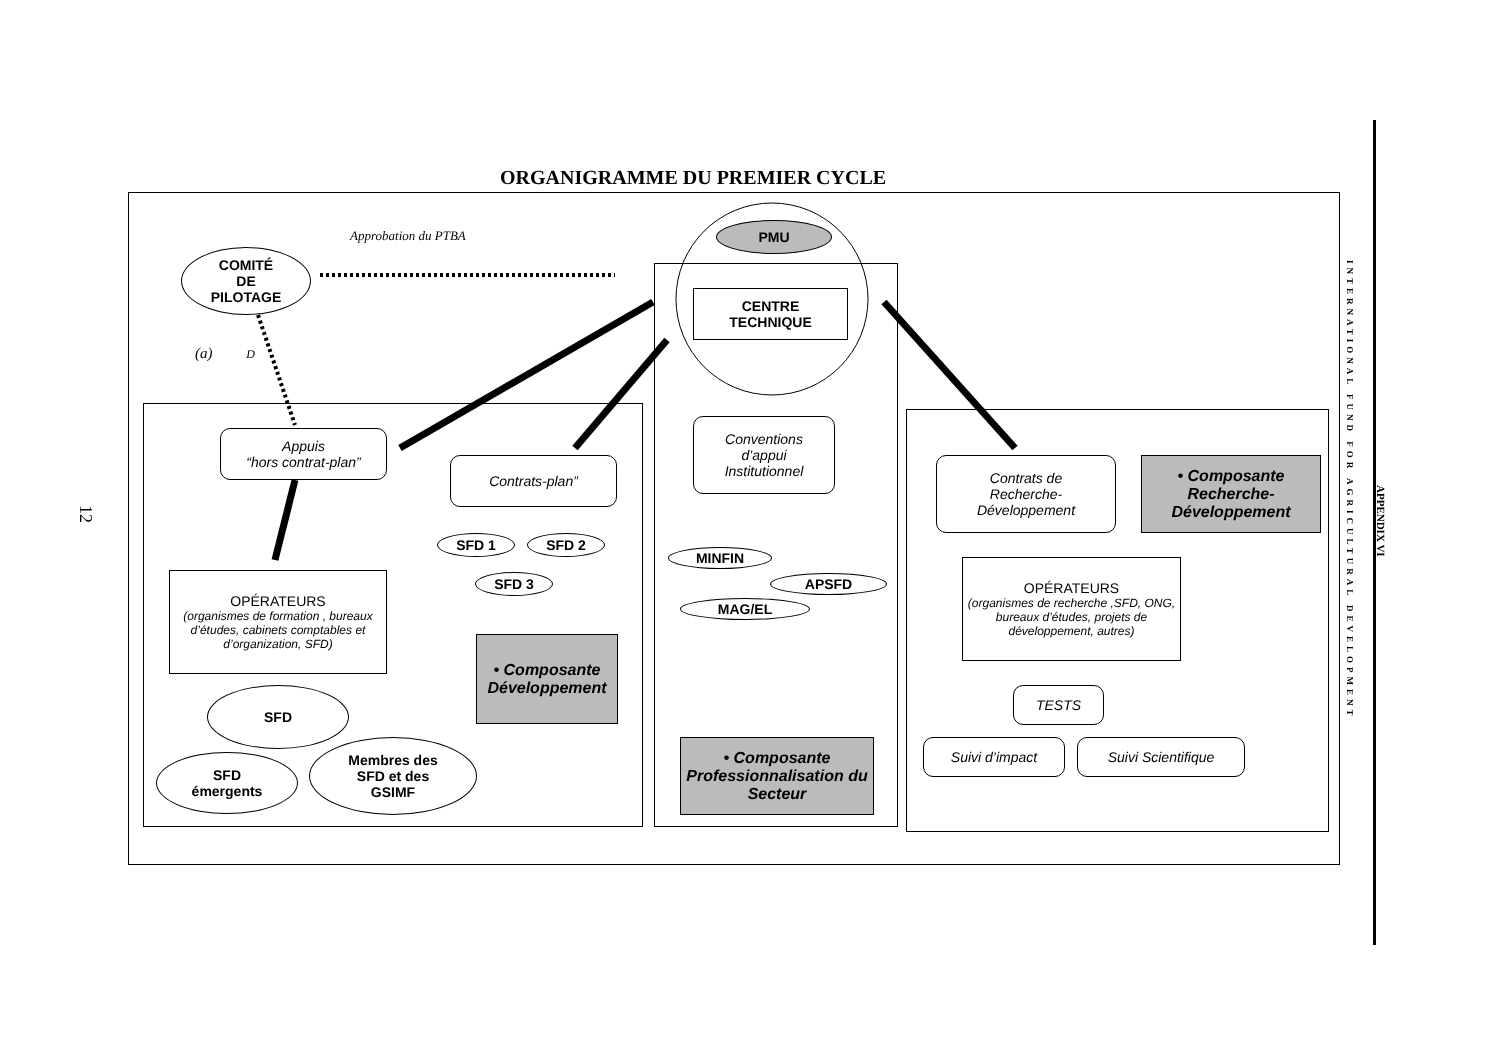12
ORGANIGRAMME DU PREMIER CYCLE
Approbation du PTBA
(a) D
COMITÉ
DE
PILOTAGE
PMU
CENTRE
TECHNIQUE
Appuis
“hors contrat-plan”
Contrats-plan”
SFD 1 SFD 2
SFD 3
OPÉRATEURS
(organismes de formation , bureaux d’études, cabinets comptables et d’organization, SFD)
• Composante Développement
SFD
SFD
émergents
Membres des
SFD et des
GSIMF
Conventions
d’appui
Institutionnel
MINFIN
APSFD
MAG/EL
• Composante Professionnalisation du Secteur
Contrats de
Recherche-
Développement
• Composante Recherche-Développement
OPÉRATEURS
(organismes de recherche ,SFD, ONG, bureaux d’études, projets de développement, autres)
TESTS
Suivi d’impact Suivi Scientifique
INTERNATIONAL FUND FOR AGRICULTURAL DEVELOPMENT
APPENDIX VI